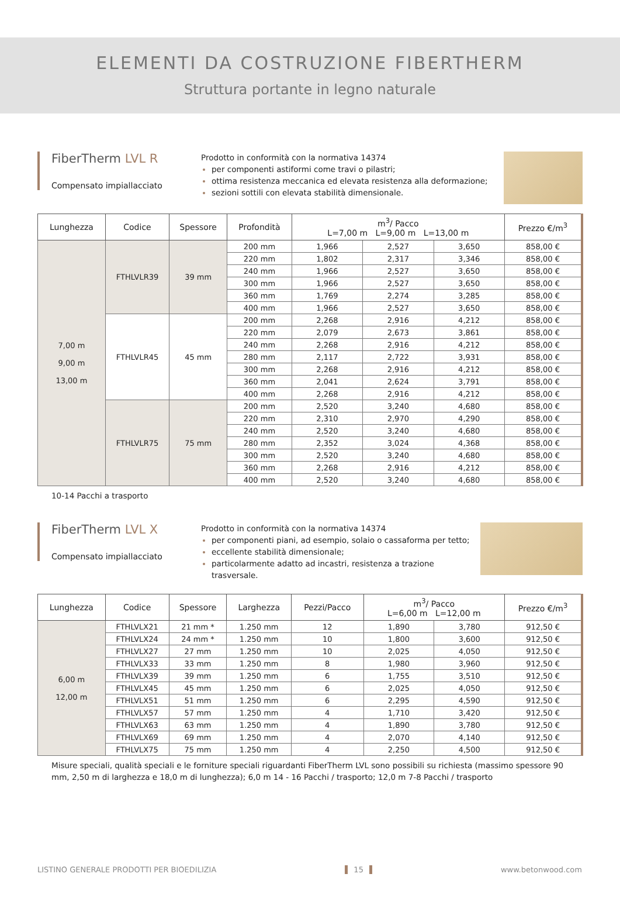ELEMENTI DA COSTRUZIONE FIBERTHERM
Struttura portante in legno naturale
FiberTherm LVL R
Compensato impiallacciato
Prodotto in conformità con la normativa 14374
per componenti astiformi come travi o pilastri;
ottima resistenza meccanica ed elevata resistenza alla deformazione;
sezioni sottili con elevata stabilità dimensionale.
| Lunghezza | Codice | Spessore | Profondità | m<sup>3</sup>/ Pacco L=7,00 m L=9,00 m L=13,00 m | | | Prezzo €/m<sup>3</sup> |
| --- | --- | --- | --- | --- | --- | --- | --- |
| 7,00 m 9,00 m 13,00 m | FTHLVLR39 | 39 mm | 200 mm | 1,966 | 2,527 | 3,650 | 858,00 € |
| | | | 220 mm | 1,802 | 2,317 | 3,346 | 858,00 € |
| | | | 240 mm | 1,966 | 2,527 | 3,650 | 858,00 € |
| | | | 300 mm | 1,966 | 2,527 | 3,650 | 858,00 € |
| | | | 360 mm | 1,769 | 2,274 | 3,285 | 858,00 € |
| | | | 400 mm | 1,966 | 2,527 | 3,650 | 858,00 € |
| | FTHLVLR45 | 45 mm | 200 mm | 2,268 | 2,916 | 4,212 | 858,00 € |
| | | | 220 mm | 2,079 | 2,673 | 3,861 | 858,00 € |
| | | | 240 mm | 2,268 | 2,916 | 4,212 | 858,00 € |
| | | | 280 mm | 2,117 | 2,722 | 3,931 | 858,00 € |
| | | | 300 mm | 2,268 | 2,916 | 4,212 | 858,00 € |
| | | | 360 mm | 2,041 | 2,624 | 3,791 | 858,00 € |
| | | | 400 mm | 2,268 | 2,916 | 4,212 | 858,00 € |
| | FTHLVLR75 | 75 mm | 200 mm | 2,520 | 3,240 | 4,680 | 858,00 € |
| | | | 220 mm | 2,310 | 2,970 | 4,290 | 858,00 € |
| | | | 240 mm | 2,520 | 3,240 | 4,680 | 858,00 € |
| | | | 280 mm | 2,352 | 3,024 | 4,368 | 858,00 € |
| | | | 300 mm | 2,520 | 3,240 | 4,680 | 858,00 € |
| | | | 360 mm | 2,268 | 2,916 | 4,212 | 858,00 € |
| | | | 400 mm | 2,520 | 3,240 | 4,680 | 858,00 € |
10-14 Pacchi a trasporto
FiberTherm LVL X
Compensato impiallacciato
Prodotto in conformità con la normativa 14374
per componenti piani, ad esempio, solaio o cassaforma per tetto;
eccellente stabilità dimensionale;
particolarmente adatto ad incastri, resistenza a trazione trasversale.
| Lunghezza | Codice | Spessore | Larghezza | Pezzi/Pacco | m<sup>3</sup>/ Pacco L=6,00 m L=12,00 m | | Prezzo €/m<sup>3</sup> |
| --- | --- | --- | --- | --- | --- | --- | --- |
| 6,00 m 12,00 m | FTHLVLX21 | 21 mm * | 1.250 mm | 12 | 1,890 | 3,780 | 912,50 € |
| | FTHLVLX24 | 24 mm * | 1.250 mm | 10 | 1,800 | 3,600 | 912,50 € |
| | FTHLVLX27 | 27 mm | 1.250 mm | 10 | 2,025 | 4,050 | 912,50 € |
| | FTHLVLX33 | 33 mm | 1.250 mm | 8 | 1,980 | 3,960 | 912,50 € |
| | FTHLVLX39 | 39 mm | 1.250 mm | 6 | 1,755 | 3,510 | 912,50 € |
| | FTHLVLX45 | 45 mm | 1.250 mm | 6 | 2,025 | 4,050 | 912,50 € |
| | FTHLVLX51 | 51 mm | 1.250 mm | 6 | 2,295 | 4,590 | 912,50 € |
| | FTHLVLX57 | 57 mm | 1.250 mm | 4 | 1,710 | 3,420 | 912,50 € |
| | FTHLVLX63 | 63 mm | 1.250 mm | 4 | 1,890 | 3,780 | 912,50 € |
| | FTHLVLX69 | 69 mm | 1.250 mm | 4 | 2,070 | 4,140 | 912,50 € |
| | FTHLVLX75 | 75 mm | 1.250 mm | 4 | 2,250 | 4,500 | 912,50 € |
Misure speciali, qualità speciali e le forniture speciali riguardanti FiberTherm LVL sono possibili su richiesta (massimo spessore 90 mm, 2,50 m di larghezza e 18,0 m di lunghezza); 6,0 m 14 - 16 Pacchi / trasporto; 12,0 m 7-8 Pacchi / trasporto
LISTINO GENERALE PRODOTTI PER BIOEDILIZIA 15 www.betonwood.com